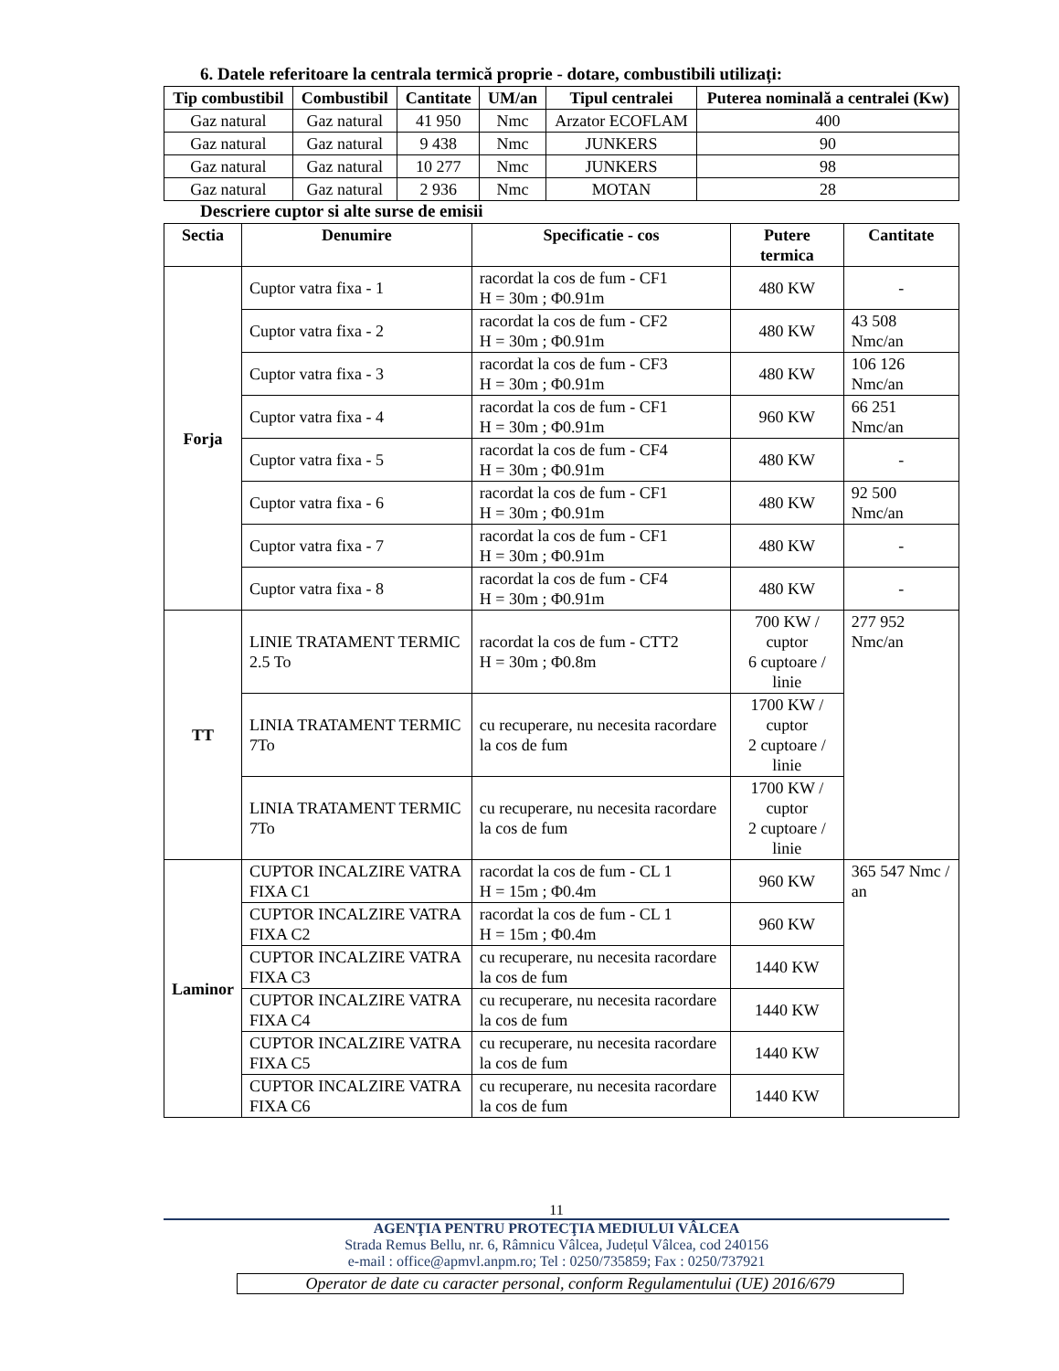6. Datele referitoare la centrala termică proprie - dotare, combustibili utilizați:
| Tip combustibil | Combustibil | Cantitate | UM/an | Tipul centralei | Puterea nominală a centralei (Kw) |
| --- | --- | --- | --- | --- | --- |
| Gaz natural | Gaz natural | 41 950 | Nmc | Arzator ECOFLAM | 400 |
| Gaz natural | Gaz natural | 9 438 | Nmc | JUNKERS | 90 |
| Gaz natural | Gaz natural | 10 277 | Nmc | JUNKERS | 98 |
| Gaz natural | Gaz natural | 2 936 | Nmc | MOTAN | 28 |
Descriere cuptor si alte surse de emisii
| Sectia | Denumire | Specificatie - cos | Putere termica | Cantitate |
| --- | --- | --- | --- | --- |
| Forja | Cuptor vatra fixa - 1 | racordat la cos de fum - CF1 H = 30m ; Φ0.91m | 480 KW | - |
| | Cuptor vatra fixa - 2 | racordat la cos de fum - CF2 H = 30m ; Φ0.91m | 480 KW | 43 508 Nmc/an |
| | Cuptor vatra fixa - 3 | racordat la cos de fum - CF3 H = 30m ; Φ0.91m | 480 KW | 106 126 Nmc/an |
| | Cuptor vatra fixa - 4 | racordat la cos de fum - CF1 H = 30m ; Φ0.91m | 960 KW | 66 251 Nmc/an |
| | Cuptor vatra fixa - 5 | racordat la cos de fum - CF4 H = 30m ; Φ0.91m | 480 KW | - |
| | Cuptor vatra fixa - 6 | racordat la cos de fum - CF1 H = 30m ; Φ0.91m | 480 KW | 92 500 Nmc/an |
| | Cuptor vatra fixa - 7 | racordat la cos de fum - CF1 H = 30m ; Φ0.91m | 480 KW | - |
| | Cuptor vatra fixa - 8 | racordat la cos de fum - CF4 H = 30m ; Φ0.91m | 480 KW | - |
| TT | LINIE TRATAMENT TERMIC 2.5 To | racordat la cos de fum - CTT2 H = 30m ; Φ0.8m | 700 KW / cuptor 6 cuptoare / linie | 277 952 Nmc/an |
| | LINIA TRATAMENT TERMIC 7To | cu recuperare, nu necesita racordare la cos de fum | 1700 KW / cuptor 2 cuptoare / linie | |
| | LINIA TRATAMENT TERMIC 7To | cu recuperare, nu necesita racordare la cos de fum | 1700 KW / cuptor 2 cuptoare / linie | |
| Laminor | CUPTOR INCALZIRE VATRA FIXA C1 | racordat la cos de fum - CL 1 H = 15m ; Φ0.4m | 960 KW | 365 547 Nmc / an |
| | CUPTOR INCALZIRE VATRA FIXA C2 | racordat la cos de fum - CL 1 H = 15m ; Φ0.4m | 960 KW | |
| | CUPTOR INCALZIRE VATRA FIXA C3 | cu recuperare, nu necesita racordare la cos de fum | 1440 KW | |
| | CUPTOR INCALZIRE VATRA FIXA C4 | cu recuperare, nu necesita racordare la cos de fum | 1440 KW | |
| | CUPTOR INCALZIRE VATRA FIXA C5 | cu recuperare, nu necesita racordare la cos de fum | 1440 KW | |
| | CUPTOR INCALZIRE VATRA FIXA C6 | cu recuperare, nu necesita racordare la cos de fum | 1440 KW | |
11
AGENŢIA PENTRU PROTECŢIA MEDIULUI VÂLCEA
Strada Remus Bellu, nr. 6, Râmnicu Vâlcea, Județul Vâlcea, cod 240156
e-mail : office@apmvl.anpm.ro; Tel : 0250/735859; Fax : 0250/737921
Operator de date cu caracter personal, conform Regulamentului (UE) 2016/679